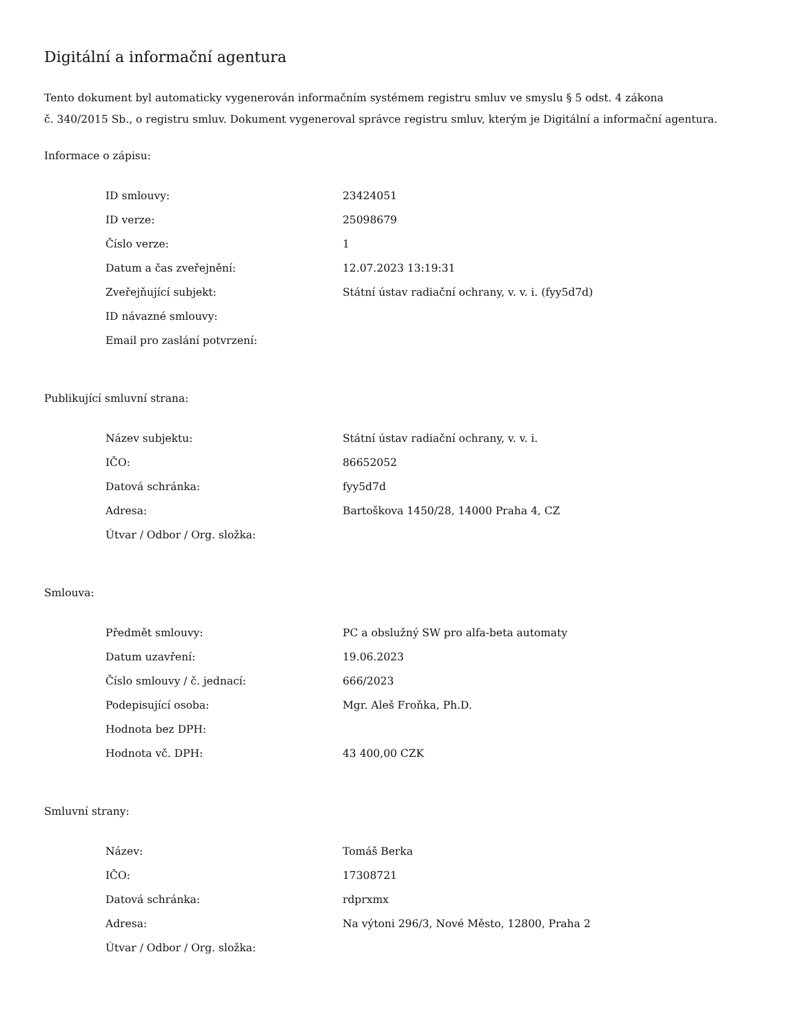Digitální a informační agentura
Tento dokument byl automaticky vygenerován informačním systémem registru smluv ve smyslu § 5 odst. 4 zákona
č. 340/2015 Sb., o registru smluv. Dokument vygeneroval správce registru smluv, kterým je Digitální a informační agentura.
Informace o zápisu:
| ID smlouvy: | 23424051 |
| ID verze: | 25098679 |
| Číslo verze: | 1 |
| Datum a čas zveřejnění: | 12.07.2023 13:19:31 |
| Zveřejňující subjekt: | Státní ústav radiační ochrany, v. v. i. (fyy5d7d) |
| ID návazné smlouvy: | |
| Email pro zaslání potvrzení: | |
Publikující smluvní strana:
| Název subjektu: | Státní ústav radiační ochrany, v. v. i. |
| IČO: | 86652052 |
| Datová schránka: | fyy5d7d |
| Adresa: | Bartoškova 1450/28, 14000 Praha 4, CZ |
| Útvar / Odbor / Org. složka: | |
Smlouva:
| Předmět smlouvy: | PC a obslužný SW pro alfa-beta automaty |
| Datum uzavření: | 19.06.2023 |
| Číslo smlouvy / č. jednací: | 666/2023 |
| Podepisující osoba: | Mgr. Aleš Froňka, Ph.D. |
| Hodnota bez DPH: | |
| Hodnota vč. DPH: | 43 400,00 CZK |
Smluvní strany:
| Název: | Tomáš Berka |
| IČO: | 17308721 |
| Datová schránka: | rdprxmx |
| Adresa: | Na výtoni 296/3, Nové Město, 12800, Praha 2 |
| Útvar / Odbor / Org. složka: | |